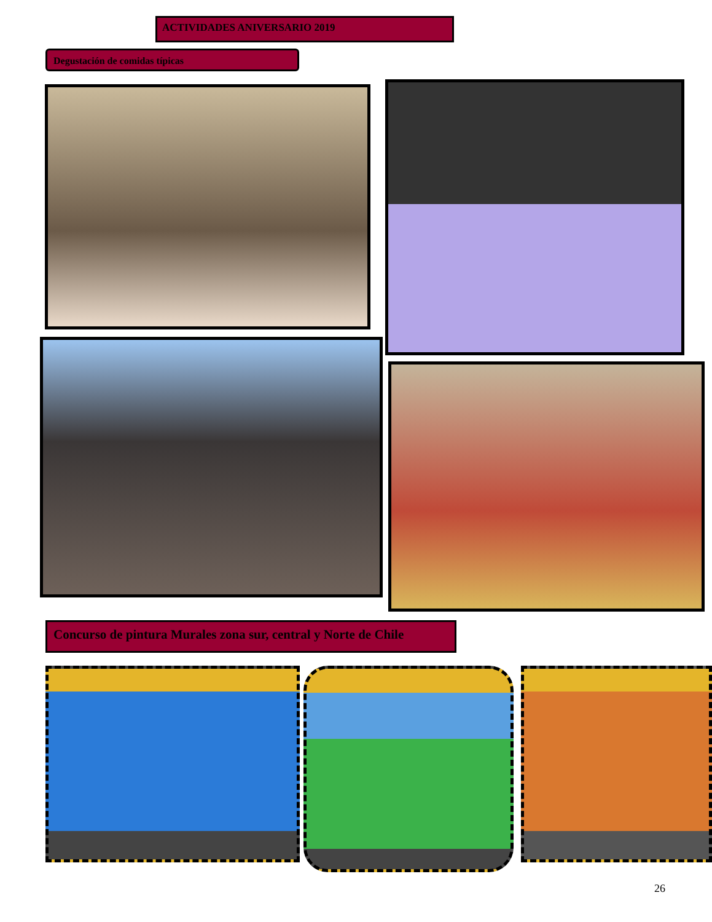ACTIVIDADES ANIVERSARIO 2019
Degustación de comidas típicas
Concurso de pintura Murales zona sur, central y Norte de Chile
26